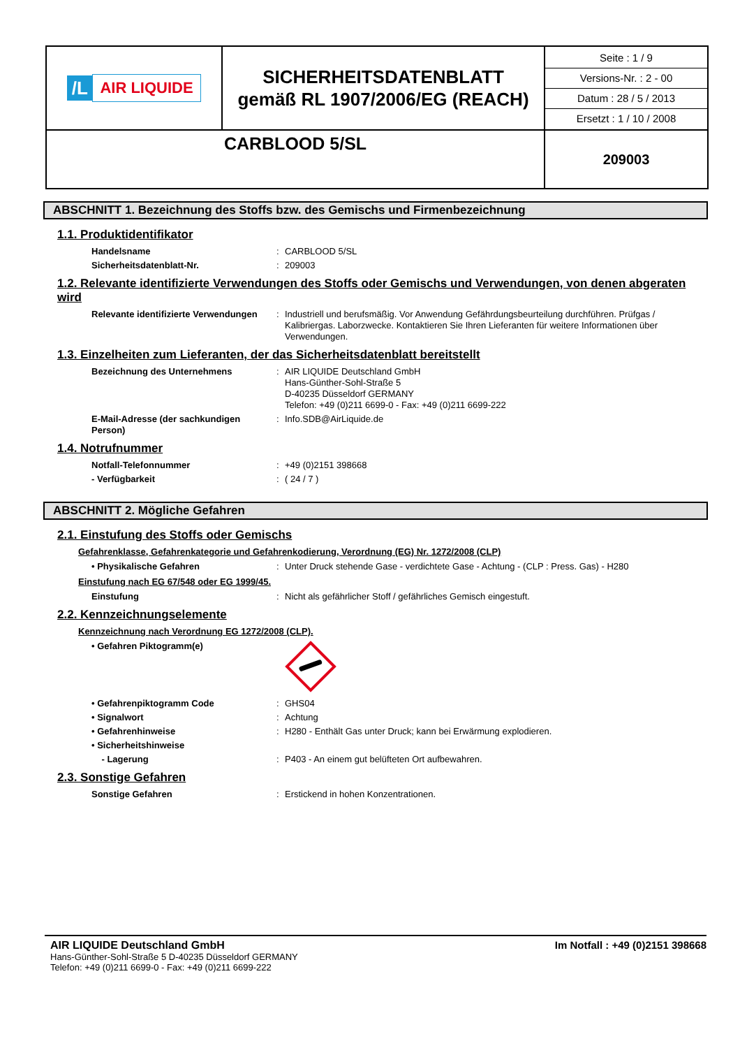| /L AIR LIQUIDE | SICHERHEITSDATENBLATT gemäß RL 1907/2006/EG (REACH) | Seite : 1 / 9 Versions-Nr. : 2 - 00 Datum : 28 / 5 / 2013 Ersetzt : 1 / 10 / 2008 |
| CARBLOOD 5/SL | | 209003 |
ABSCHNITT 1. Bezeichnung des Stoffs bzw. des Gemischs und Firmenbezeichnung
1.1. Produktidentifikator
Handelsname : CARBLOOD 5/SL
Sicherheitsdatenblatt-Nr. : 209003
1.2. Relevante identifizierte Verwendungen des Stoffs oder Gemischs und Verwendungen, von denen abgeraten wird
Relevante identifizierte Verwendungen
: Industriell und berufsmäßig. Vor Anwendung Gefährdungsbeurteilung durchführen. Prüfgas / Kalibriergas. Laborzwecke. Kontaktieren Sie Ihren Lieferanten für weitere Informationen über Verwendungen.
1.3. Einzelheiten zum Lieferanten, der das Sicherheitsdatenblatt bereitstellt
Bezeichnung des Unternehmens : AIR LIQUIDE Deutschland GmbH
Hans-Günther-Sohl-Straße 5
D-40235 Düsseldorf GERMANY
Telefon: +49 (0)211 6699-0 - Fax: +49 (0)211 6699-222
E-Mail-Adresse (der sachkundigen Person)
: Info.SDB@AirLiquide.de
1.4. Notrufnummer
Notfall-Telefonnummer : +49 (0)2151 398668
- Verfügbarkeit : ( 24 / 7 )
ABSCHNITT 2. Mögliche Gefahren
2.1. Einstufung des Stoffs oder Gemischs
Gefahrenklasse, Gefahrenkategorie und Gefahrenkodierung, Verordnung (EG) Nr. 1272/2008 (CLP)
• Physikalische Gefahren : Unter Druck stehende Gase - verdichtete Gase - Achtung - (CLP : Press. Gas) - H280
Einstufung nach EG 67/548 oder EG 1999/45.
Einstufung : Nicht als gefährlicher Stoff / gefährliches Gemisch eingestuft.
2.2. Kennzeichnungselemente
Kennzeichnung nach Verordnung EG 1272/2008 (CLP).
• Gefahren Piktogramm(e)
• Gefahrenpiktogramm Code : GHS04
• Signalwort : Achtung
• Gefahrenhinweise : H280 - Enthält Gas unter Druck; kann bei Erwärmung explodieren.
• Sicherheitshinweise
- Lagerung : P403 - An einem gut belüfteten Ort aufbewahren.
2.3. Sonstige Gefahren
Sonstige Gefahren : Erstickend in hohen Konzentrationen.
AIR LIQUIDE Deutschland GmbH
Hans-Günther-Sohl-Straße 5 D-40235 Düsseldorf GERMANY
Telefon: +49 (0)211 6699-0 - Fax: +49 (0)211 6699-222
Im Notfall : +49 (0)2151 398668